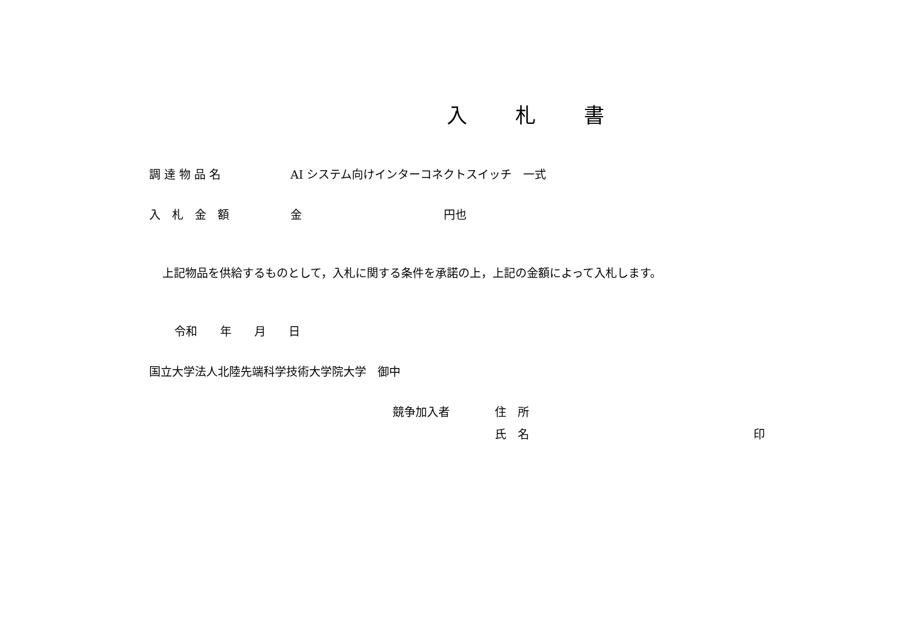入 札 書
調 達 物 品 名 AI システム向けインターコネクトスイッチ　一式
入　札　金　額 金 円也
上記物品を供給するものとして，入札に関する条件を承諾の上，上記の金額によって入札します。
令和　　年　　月　　日
国立大学法人北陸先端科学技術大学院大学　御中
競争加入者 住　所
氏　名 印